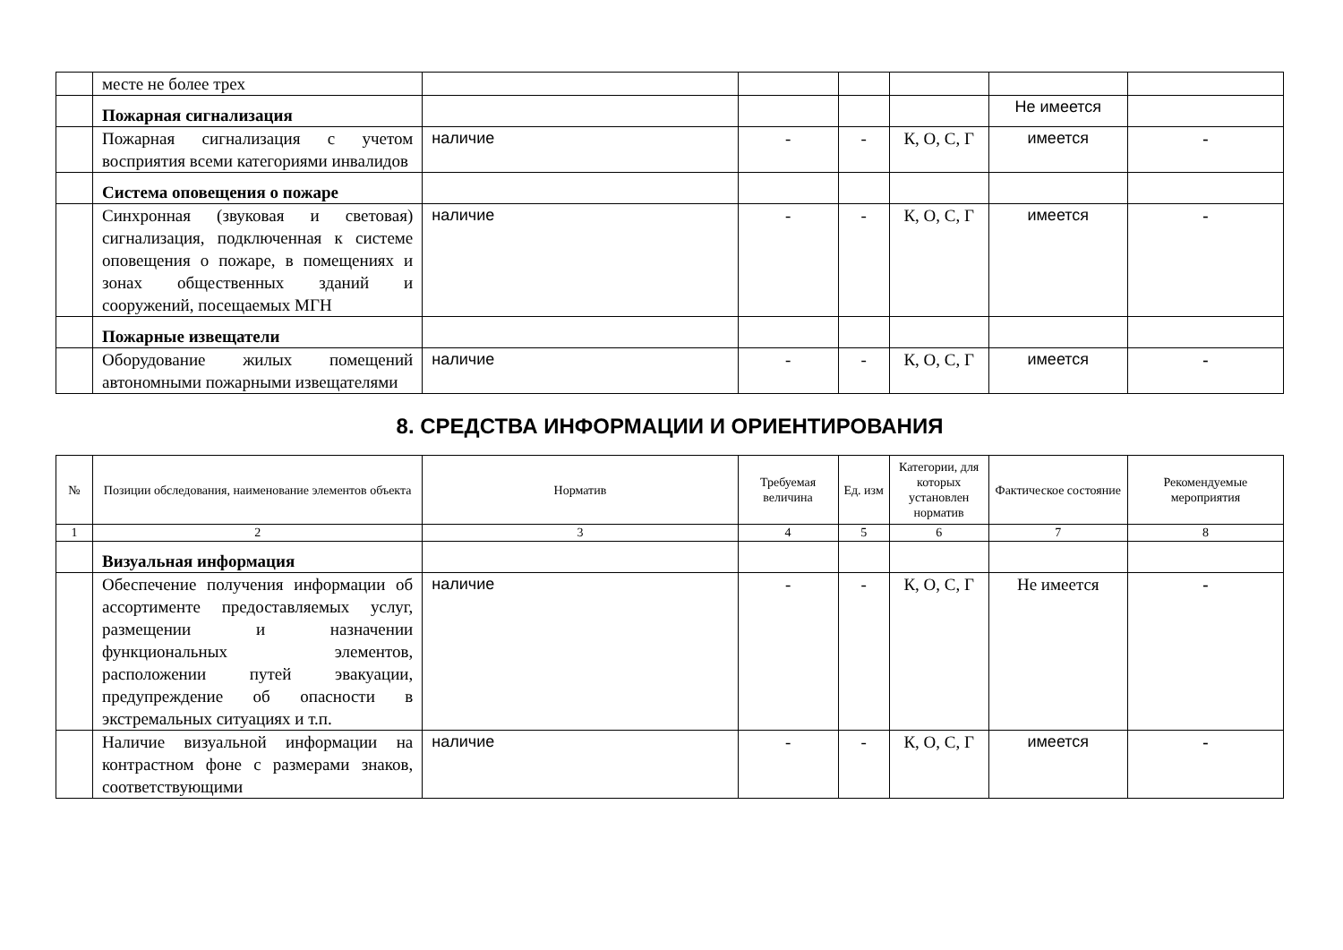| | месте не более трех | | | | | | |
| | Пожарная сигнализация | | | | | Не имеется | |
| | Пожарная сигнализация с учетом восприятия всеми категориями инвалидов | наличие | - | - | К, О, С, Г | имеется | - |
| | Система оповещения о пожаре | | | | | | |
| | Синхронная (звуковая и световая) сигнализация, подключенная к системе оповещения о пожаре, в помещениях и зонах общественных зданий и сооружений, посещаемых МГН | наличие | - | - | К, О, С, Г | имеется | - |
| | Пожарные извещатели | | | | | | |
| | Оборудование жилых помещений автономными пожарными извещателями | наличие | - | - | К, О, С, Г | имеется | - |
8. СРЕДСТВА ИНФОРМАЦИИ И ОРИЕНТИРОВАНИЯ
| № | Позиции обследования, наименование элементов объекта | Норматив | Требуемая величина | Ед. изм | Категории, для которых установлен норматив | Фактическое состояние | Рекомендуемые мероприятия |
| --- | --- | --- | --- | --- | --- | --- | --- |
| 1 | 2 | 3 | 4 | 5 | 6 | 7 | 8 |
| | Визуальная информация | | | | | | |
| | Обеспечение получения информации об ассортименте предоставляемых услуг, размещении и назначении функциональных элементов, расположении путей эвакуации, предупреждение об опасности в экстремальных ситуациях и т.п. | наличие | - | - | К, О, С, Г | Не имеется | - |
| | Наличие визуальной информации на контрастном фоне с размерами знаков, соответствующими | наличие | - | - | К, О, С, Г | имеется | - |